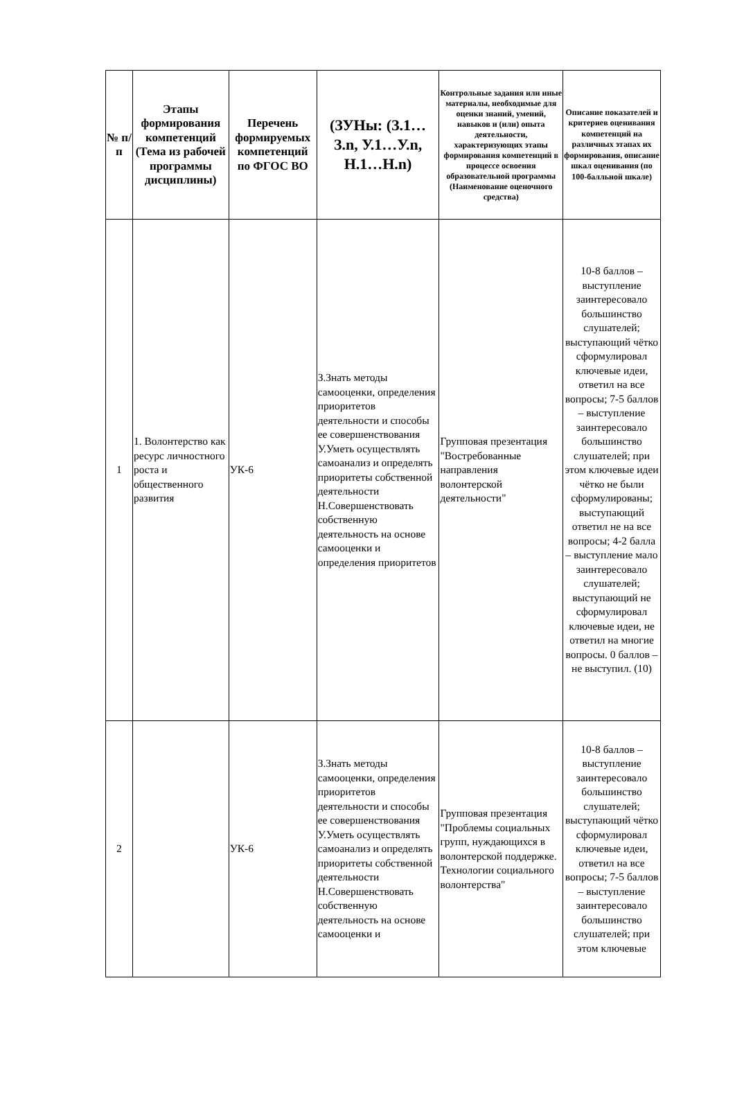| № п/п | Этапы формирования компетенций (Тема из рабочей программы дисциплины) | Перечень формируемых компетенций по ФГОС ВО | (ЗУНы: (З.1…З.n, У.1…У.n, Н.1…Н.n) | Контрольные задания или иные материалы, необходимые для оценки знаний, умений, навыков и (или) опыта деятельности, характеризующих этапы формирования компетенций в процессе освоения образовательной программы (Наименование оценочного средства) | Описание показателей и критериев оценивания компетенций на различных этапах их формирования, описание шкал оценивания (по 100-балльной шкале) |
| --- | --- | --- | --- | --- | --- |
| 1 | 1. Волонтерство как ресурс личностного роста и общественного развития | УК-6 | З.Знать методы самооценки, определения приоритетов деятельности и способы ее совершенствования У.Уметь осуществлять самоанализ и определять приоритеты собственной деятельности Н.Совершенствовать собственную деятельность на основе самооценки и определения приоритетов | Групповая презентация "Востребованные направления волонтерской деятельности" | 10-8 баллов – выступление заинтересовало большинство слушателей; выступающий чётко сформулировал ключевые идеи, ответил на все вопросы; 7-5 баллов – выступление заинтересовало большинство слушателей; при этом ключевые идеи чётко не были сформулированы; выступающий ответил не на все вопросы; 4-2 балла – выступление мало заинтересовало слушателей; выступающий не сформулировал ключевые идеи, не ответил на многие вопросы. 0 баллов – не выступил. (10) |
| 2 | | УК-6 | З.Знать методы самооценки, определения приоритетов деятельности и способы ее совершенствования У.Уметь осуществлять самоанализ и определять приоритеты собственной деятельности Н.Совершенствовать собственную деятельность на основе самооценки и | Групповая презентация "Проблемы социальных групп, нуждающихся в волонтерской поддержке. Технологии социального волонтерства" | 10-8 баллов – выступление заинтересовало большинство слушателей; выступающий чётко сформулировал ключевые идеи, ответил на все вопросы; 7-5 баллов – выступление заинтересовало большинство слушателей; при этом ключевые |